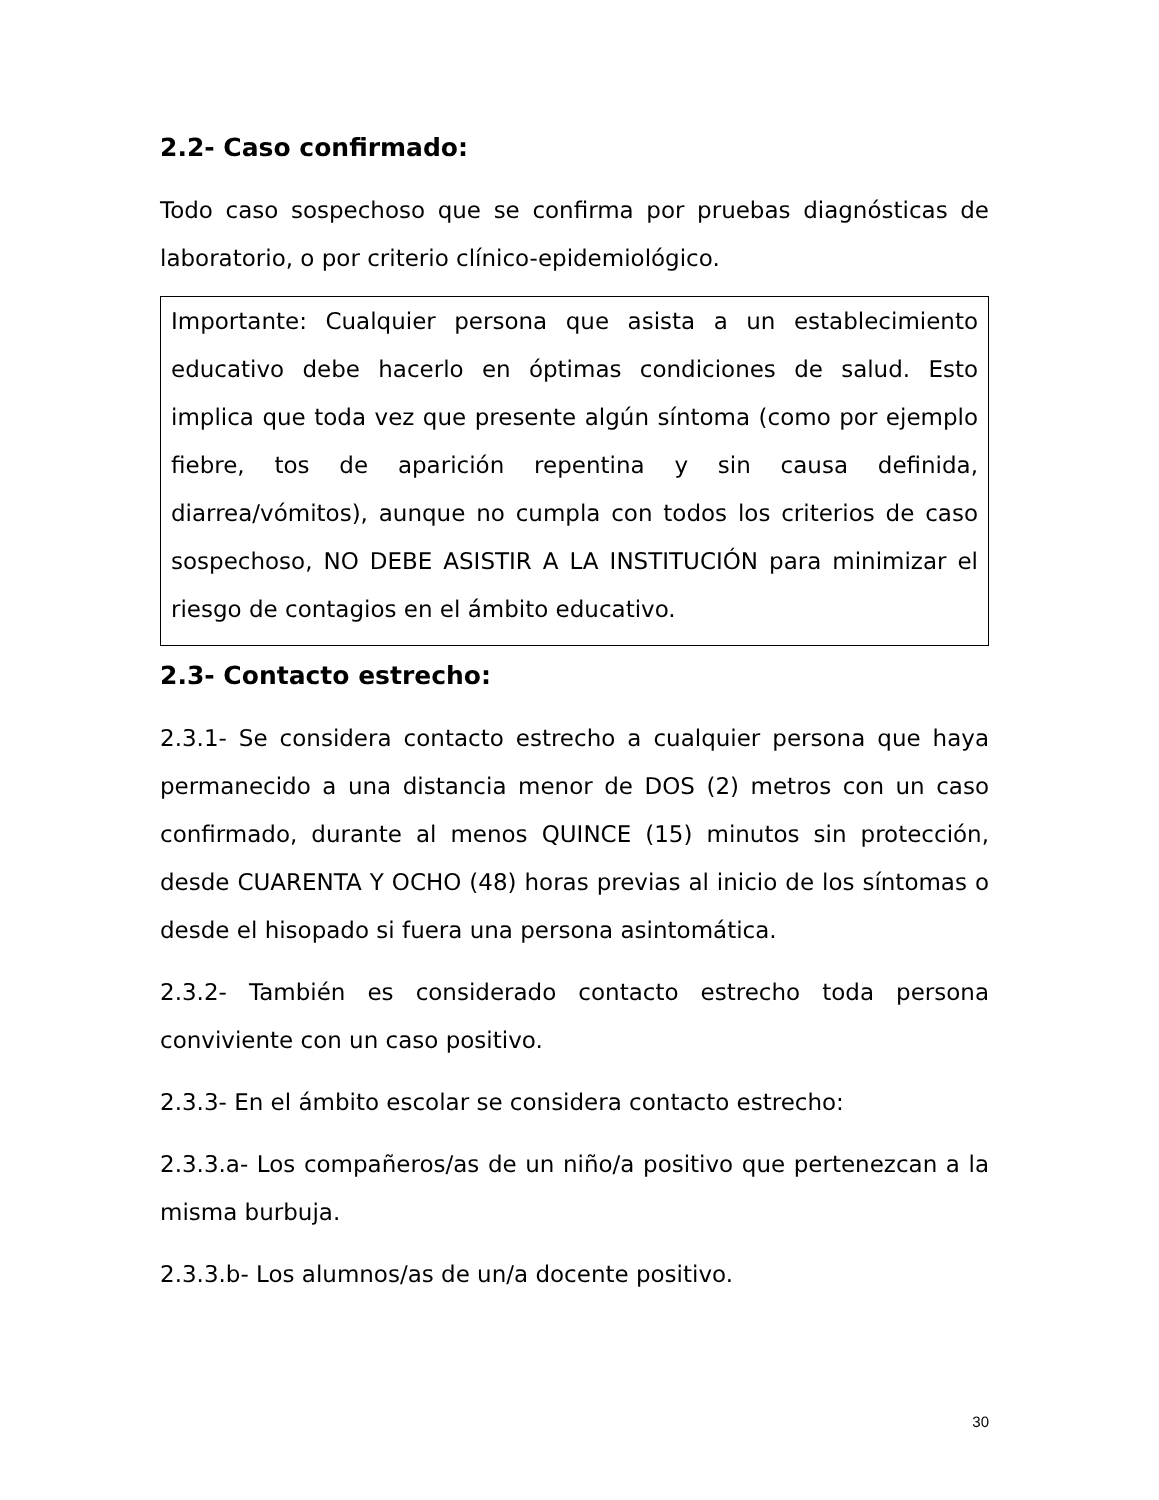2.2- Caso confirmado:
Todo caso sospechoso que se confirma por pruebas diagnósticas de laboratorio, o por criterio clínico-epidemiológico.
Importante: Cualquier persona que asista a un establecimiento educativo debe hacerlo en óptimas condiciones de salud. Esto implica que toda vez que presente algún síntoma (como por ejemplo fiebre, tos de aparición repentina y sin causa definida, diarrea/vómitos), aunque no cumpla con todos los criterios de caso sospechoso, NO DEBE ASISTIR A LA INSTITUCIÓN para minimizar el riesgo de contagios en el ámbito educativo.
2.3- Contacto estrecho:
2.3.1- Se considera contacto estrecho a cualquier persona que haya permanecido a una distancia menor de DOS (2) metros con un caso confirmado, durante al menos QUINCE (15) minutos sin protección, desde CUARENTA Y OCHO (48) horas previas al inicio de los síntomas o desde el hisopado si fuera una persona asintomática.
2.3.2- También es considerado contacto estrecho toda persona conviviente con un caso positivo.
2.3.3- En el ámbito escolar se considera contacto estrecho:
2.3.3.a- Los compañeros/as de un niño/a positivo que pertenezcan a la misma burbuja.
2.3.3.b- Los alumnos/as de un/a docente positivo.
30